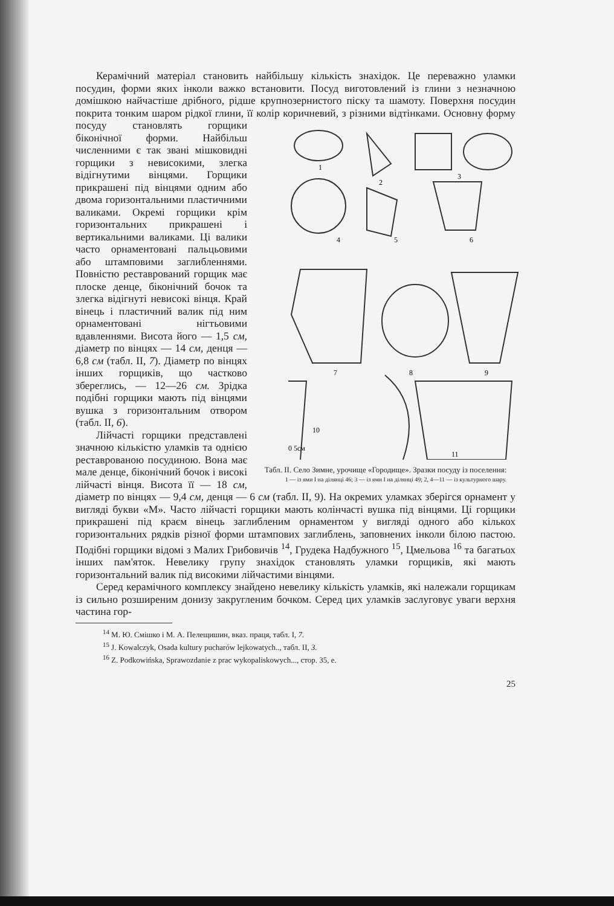Керамічний матеріал становить найбільшу кількість знахідок. Це переважно уламки посудин, форми яких інколи важко встановити. Посуд виготовлений із глини з незначною домішкою найчастіше дрібного, рідше крупнозернистого піску та шамоту. Поверхня посудин покрита тонким шаром рідкої глини, її колір коричневий, з різними відтінками. Основну форму
1
2
3
4
5
6
7
8
9
10
0 5см
11
Табл. ІІ. Село Зимне, урочище «Городище». Зразки посуду із поселення:
1 — із ями І на ділянці 46; 3 — із ями І на ділянці 49; 2, 4—11 — із культурного шару. посуду становлять горщики біконічної форми. Найбільш численними є так звані мішковидні горщики з невисокими, злегка відігнутими вінцями. Горщики прикрашені під вінцями одним або двома горизонтальними пластичними валиками. Окремі горщики крім горизонтальних прикрашені і вертикальними валиками. Ці валики часто орнаментовані пальцьовими або штамповими заглибленнями. Повністю реставрований горщик має плоске денце, біконічний бочок та злегка відігнуті невисокі вінця. Край вінець і пластичний валик під ним орнаментовані нігтьовими вдавленнями. Висота його — 1,5 см, діаметр по вінцях — 14 см, денця — 6,8 см (табл. ІІ, 7). Діаметр по вінцях інших горщиків, що частково збереглись, — 12—26 см. Зрідка подібні горщики мають під вінцями вушка з горизонтальним отвором (табл. ІІ, 6).
Лійчасті горщики представлені значною кількістю уламків та однією реставрованою посудиною. Вона має мале денце, біконічний бочок і високі лійчасті вінця. Висота її — 18 см, діаметр по вінцях — 9,4 см, денця — 6 см (табл. ІІ, 9). На окремих уламках зберігся орнамент у вигляді букви «М». Часто лійчасті горщики мають колінчасті вушка під вінцями. Ці горщики прикрашені під краєм вінець заглибленим орнаментом у вигляді одного або кількох горизонтальних рядків різної форми штампових заглиблень, заповнених інколи білою пастою. Подібні горщики відомі з Малих Грибовичів <sup>14</sup>, Грудека Надбужного <sup>15</sup>, Цмельова <sup>16</sup> та багатьох інших пам'яток. Невелику групу знахідок становлять уламки горщиків, які мають горизонтальний валик під високими лійчастими вінцями.
Серед керамічного комплексу знайдено невелику кількість уламків, які належали горщикам із сильно розширеним донизу закругленим бочком. Серед цих уламків заслуговує уваги верхня частина гор-
<sup>14</sup> М. Ю. Смішко і М. А. Пелещишин, вказ. праця, табл. І, 7.
<sup>15</sup> J. Kowalczyk, Osada kultury pucharów lejkowatych.., табл. II, 3.
<sup>16</sup> Z. Podkowińska, Sprawozdanie z prac wykopaliskowych..., стор. 35, е.
25